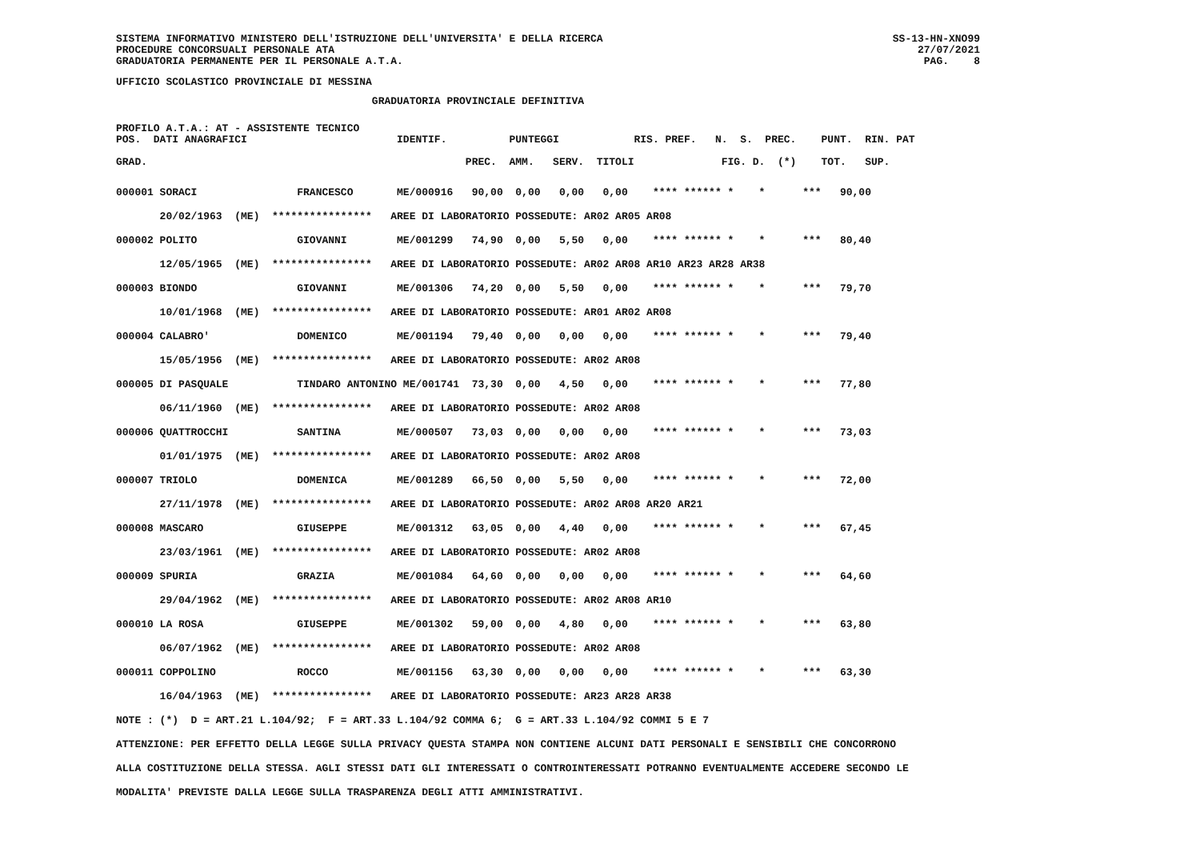SISTEMA INFORMATIVO MINISTERO DELL'ISTRUZIONE DELL'UNIVERSITA' E DELLA RICERCA
PROCEDURE CONCORSUALI PERSONALE ATA
GRADUATORIA PERMANENTE PER IL PERSONALE A.T.A.
SS-13-HN-XNO99
27/07/2021
PAG.    8
UFFICIO SCOLASTICO PROVINCIALE DI MESSINA
                                         GRADUATORIA PROVINCIALE DEFINITIVA
PROFILO A.T.A.: AT - ASSISTENTE TECNICO
POS.  DATI ANAGRAFICI                        IDENTIF.          PUNTEGGI            RIS. PREF.   N.  S.  PREC.    PUNT.  RIN. PAT
                                                                                                          
GRAD.                                                   PREC.  AMM.   SERV.  TITOLI              FIG. D.  (*)    TOT.   SUP.
000001 SORACI                FRANCESCO       ME/000916   90,00  0,00   0,00   0,00    **** ****** *    *      ***   90,00
       20/02/1963  (ME)  ****************   AREE DI LABORATORIO POSSEDUTE: AR02 AR05 AR08
000002 POLITO                GIOVANNI        ME/001299   74,90  0,00   5,50   0,00    **** ****** *    *      ***   80,40
       12/05/1965  (ME)  ****************   AREE DI LABORATORIO POSSEDUTE: AR02 AR08 AR10 AR23 AR28 AR38
000003 BIONDO                GIOVANNI        ME/001306   74,20  0,00   5,50   0,00    **** ****** *    *      ***   79,70
       10/01/1968  (ME)  ****************   AREE DI LABORATORIO POSSEDUTE: AR01 AR02 AR08
000004 CALABRO'              DOMENICO        ME/001194   79,40  0,00   0,00   0,00    **** ****** *    *      ***   79,40
       15/05/1956  (ME)  ****************   AREE DI LABORATORIO POSSEDUTE: AR02 AR08
000005 DI PASQUALE           TINDARO ANTONINO ME/001741  73,30  0,00   4,50   0,00    **** ****** *    *      ***   77,80
       06/11/1960  (ME)  ****************   AREE DI LABORATORIO POSSEDUTE: AR02 AR08
000006 QUATTROCCHI           SANTINA         ME/000507   73,03  0,00   0,00   0,00    **** ****** *    *      ***   73,03
       01/01/1975  (ME)  ****************   AREE DI LABORATORIO POSSEDUTE: AR02 AR08
000007 TRIOLO                DOMENICA        ME/001289   66,50  0,00   5,50   0,00    **** ****** *    *      ***   72,00
       27/11/1978  (ME)  ****************   AREE DI LABORATORIO POSSEDUTE: AR02 AR08 AR20 AR21
000008 MASCARO               GIUSEPPE        ME/001312   63,05  0,00   4,40   0,00    **** ****** *    *      ***   67,45
       23/03/1961  (ME)  ****************   AREE DI LABORATORIO POSSEDUTE: AR02 AR08
000009 SPURIA                GRAZIA          ME/001084   64,60  0,00   0,00   0,00    **** ****** *    *      ***   64,60
       29/04/1962  (ME)  ****************   AREE DI LABORATORIO POSSEDUTE: AR02 AR08 AR10
000010 LA ROSA               GIUSEPPE        ME/001302   59,00  0,00   4,80   0,00    **** ****** *    *      ***   63,80
       06/07/1962  (ME)  ****************   AREE DI LABORATORIO POSSEDUTE: AR02 AR08
000011 COPPOLINO             ROCCO           ME/001156   63,30  0,00   0,00   0,00    **** ****** *    *      ***   63,30
       16/04/1963  (ME)  ****************   AREE DI LABORATORIO POSSEDUTE: AR23 AR28 AR38
NOTE : (*)  D = ART.21 L.104/92;  F = ART.33 L.104/92 COMMA 6;  G = ART.33 L.104/92 COMMI 5 E 7
ATTENZIONE: PER EFFETTO DELLA LEGGE SULLA PRIVACY QUESTA STAMPA NON CONTIENE ALCUNI DATI PERSONALI E SENSIBILI CHE CONCORRONO
ALLA COSTITUZIONE DELLA STESSA. AGLI STESSI DATI GLI INTERESSATI O CONTROINTERESSATI POTRANNO EVENTUALMENTE ACCEDERE SECONDO LE
MODALITA' PREVISTE DALLA LEGGE SULLA TRASPARENZA DEGLI ATTI AMMINISTRATIVI.